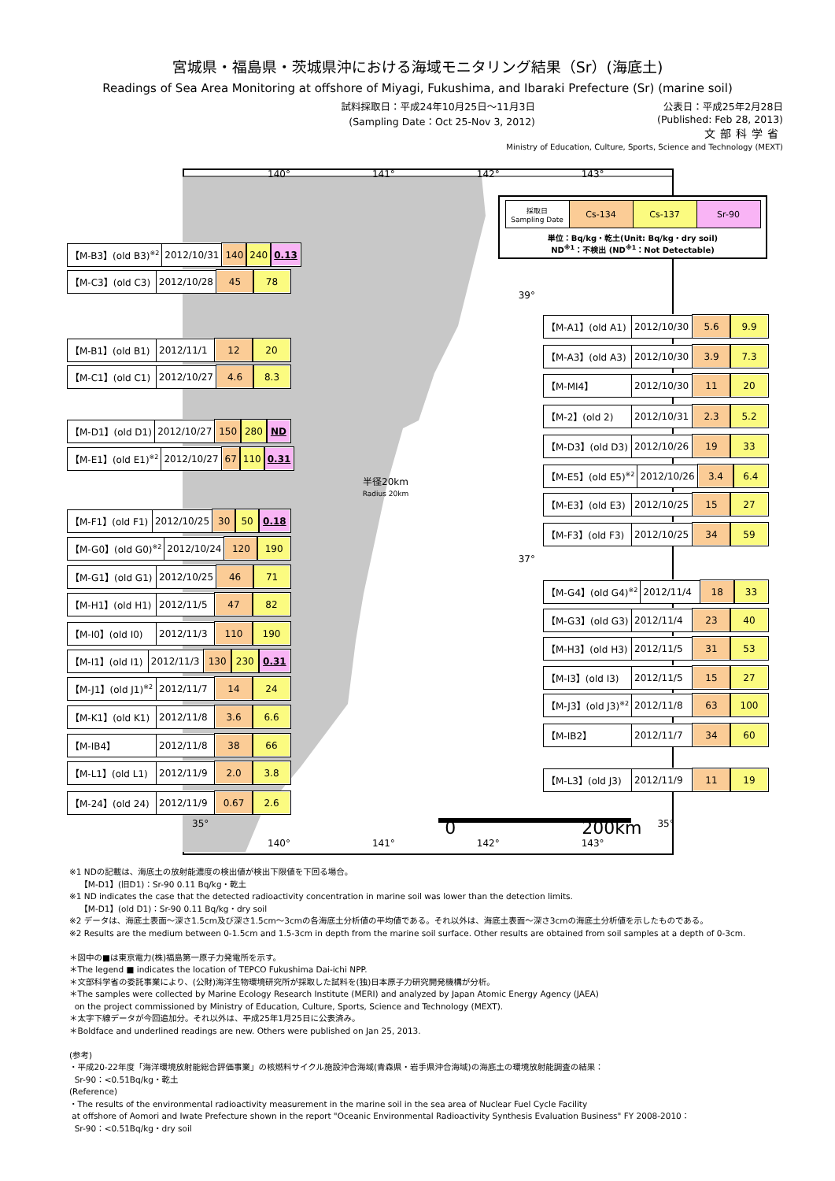宮城県・福島県・茨城県沖における海域モニタリング結果（Sr）(海底土)
Readings of Sea Area Monitoring at offshore of Miyagi, Fukushima, and Ibaraki Prefecture (Sr) (marine soil)
試料採取日：平成24年10月25日～11月3日
(Sampling Date：Oct 25-Nov 3, 2012)
公表日：平成25年2月28日
(Published: Feb 28, 2013)
文部科学省
Ministry of Education, Culture, Sports, Science and Technology (MEXT)
140° 141° 142° 143°
| 【M-B3】(old B3)<sup>※2</sup> | 2012/10/31 | 140 | 240 | 0.13 |
| 【M-C3】(old C3) | 2012/10/28 | 45 | 78 |
| 【M-B1】(old B1) | 2012/11/1 | 12 | 20 |
| 【M-C1】(old C1) | 2012/10/27 | 4.6 | 8.3 |
| 【M-D1】(old D1) | 2012/10/27 | 150 | 280 | ND |
| 【M-E1】(old E1)<sup>※2</sup> | 2012/10/27 | 67 | 110 | 0.31 |
| 【M-F1】(old F1) | 2012/10/25 | 30 | 50 | 0.18 |
| 【M-G0】(old G0)<sup>※2</sup> | 2012/10/24 | 120 | 190 |
| 【M-G1】(old G1) | 2012/10/25 | 46 | 71 |
| 【M-H1】(old H1) | 2012/11/5 | 47 | 82 |
| 【M-I0】(old I0) | 2012/11/3 | 110 | 190 |
| 【M-I1】(old I1) | 2012/11/3 | 130 | 230 | 0.31 |
| 【M-J1】(old J1)<sup>※2</sup> | 2012/11/7 | 14 | 24 |
| 【M-K1】(old K1) | 2012/11/8 | 3.6 | 6.6 |
| 【M-IB4】 | 2012/11/8 | 38 | 66 |
| 【M-L1】(old L1) | 2012/11/9 | 2.0 | 3.8 |
| 【M-24】(old 24) | 2012/11/9 | 0.67 | 2.6 |
39°
半径20km
Radius 20km
37°
| 採取日 Sampling Date | Cs-134 | Cs-137 | Sr-90 |
単位：Bq/kg・乾土(Unit: Bq/kg・dry soil)
ND<sup>※1</sup>：不検出 (ND<sup>※1</sup>：Not Detectable)
| 【M-A1】(old A1) | 2012/10/30 | 5.6 | 9.9 |
| 【M-A3】(old A3) | 2012/10/30 | 3.9 | 7.3 |
| 【M-MI4】 | 2012/10/30 | 11 | 20 |
| 【M-2】(old 2) | 2012/10/31 | 2.3 | 5.2 |
| 【M-D3】(old D3) | 2012/10/26 | 19 | 33 |
| 【M-E5】(old E5)<sup>※2</sup> | 2012/10/26 | 3.4 | 6.4 |
| 【M-E3】(old E3) | 2012/10/25 | 15 | 27 |
| 【M-F3】(old F3) | 2012/10/25 | 34 | 59 |
| 【M-G4】(old G4)<sup>※2</sup> | 2012/11/4 | 18 | 33 |
| 【M-G3】(old G3) | 2012/11/4 | 23 | 40 |
| 【M-H3】(old H3) | 2012/11/5 | 31 | 53 |
| 【M-I3】(old I3) | 2012/11/5 | 15 | 27 |
| 【M-J3】(old J3)<sup>※2</sup> | 2012/11/8 | 63 | 100 |
| 【M-IB2】 | 2012/11/7 | 34 | 60 |
| 【M-L3】(old J3) | 2012/11/9 | 11 | 19 |
35° 0 200km 35°
140° 141° 142° 143°
※1 NDの記載は、海底土の放射能濃度の検出値が検出下限値を下回る場合。
【M-D1】(旧D1)：Sr-90 0.11 Bq/kg・乾土
※1 ND indicates the case that the detected radioactivity concentration in marine soil was lower than the detection limits.
【M-D1】(old D1)：Sr-90 0.11 Bq/kg・dry soil
※2 データは、海底土表面～深さ1.5cm及び深さ1.5cm～3cmの各海底土分析値の平均値である。それ以外は、海底土表面～深さ3cmの海底土分析値を示したものである。
※2 Results are the medium between 0-1.5cm and 1.5-3cm in depth from the marine soil surface. Other results are obtained from soil samples at a depth of 0-3cm.
＊図中の■は東京電力(株)福島第一原子力発電所を示す。
＊The legend ■ indicates the location of TEPCO Fukushima Dai-ichi NPP.
＊文部科学省の委託事業により、(公財)海洋生物環境研究所が採取した試料を(独)日本原子力研究開発機構が分析。
＊The samples were collected by Marine Ecology Research Institute (MERI) and analyzed by Japan Atomic Energy Agency (JAEA)
on the project commissioned by Ministry of Education, Culture, Sports, Science and Technology (MEXT).
＊太字下線データが今回追加分。それ以外は、平成25年1月25日に公表済み。
＊Boldface and underlined readings are new. Others were published on Jan 25, 2013.
(参考)
・平成20-22年度「海洋環境放射能総合評価事業」の核燃料サイクル施設沖合海域(青森県・岩手県沖合海域)の海底土の環境放射能調査の結果：
Sr-90：<0.51Bq/kg・乾土
(Reference)
・The results of the environmental radioactivity measurement in the marine soil in the sea area of Nuclear Fuel Cycle Facility
at offshore of Aomori and Iwate Prefecture shown in the report "Oceanic Environmental Radioactivity Synthesis Evaluation Business" FY 2008-2010：
Sr-90：<0.51Bq/kg・dry soil